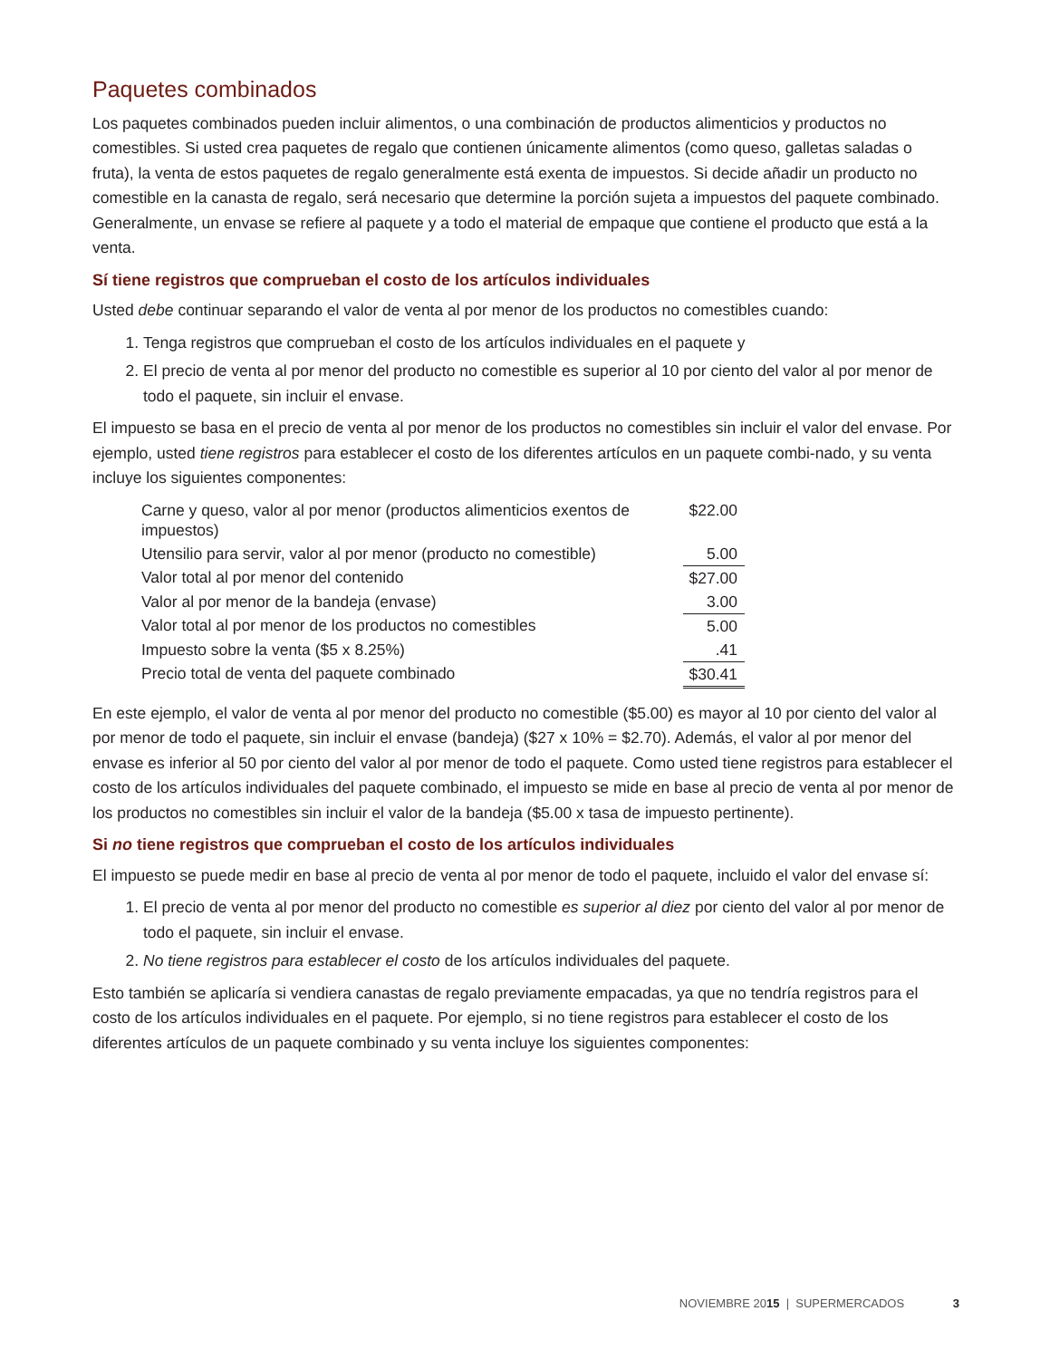Paquetes combinados
Los paquetes combinados pueden incluir alimentos, o una combinación de productos alimenticios y productos no comestibles. Si usted crea paquetes de regalo que contienen únicamente alimentos (como queso, galletas saladas o fruta), la venta de estos paquetes de regalo generalmente está exenta de impuestos. Si decide añadir un producto no comestible en la canasta de regalo, será necesario que determine la porción sujeta a impuestos del paquete combinado. Generalmente, un envase se refiere al paquete y a todo el material de empaque que contiene el producto que está a la venta.
Sí tiene registros que comprueban el costo de los artículos individuales
Usted debe continuar separando el valor de venta al por menor de los productos no comestibles cuando:
1. Tenga registros que comprueban el costo de los artículos individuales en el paquete y
2. El precio de venta al por menor del producto no comestible es superior al 10 por ciento del valor al por menor de todo el paquete, sin incluir el envase.
El impuesto se basa en el precio de venta al por menor de los productos no comestibles sin incluir el valor del envase. Por ejemplo, usted tiene registros para establecer el costo de los diferentes artículos en un paquete combi-nado, y su venta incluye los siguientes componentes:
| Carne y queso, valor al por menor (productos alimenticios exentos de impuestos) | $22.00 |
| Utensilio para servir, valor al por menor (producto no comestible) | 5.00 |
| Valor total al por menor del contenido | $27.00 |
| Valor al por menor de la bandeja (envase) | 3.00 |
| Valor total al por menor de los productos no comestibles | 5.00 |
| Impuesto sobre la venta ($5 x 8.25%) | .41 |
| Precio total de venta del paquete combinado | $30.41 |
En este ejemplo, el valor de venta al por menor del producto no comestible ($5.00) es mayor al 10 por ciento del valor al por menor de todo el paquete, sin incluir el envase (bandeja) ($27 x 10% = $2.70). Además, el valor al por menor del envase es inferior al 50 por ciento del valor al por menor de todo el paquete. Como usted tiene registros para establecer el costo de los artículos individuales del paquete combinado, el impuesto se mide en base al precio de venta al por menor de los productos no comestibles sin incluir el valor de la bandeja ($5.00 x tasa de impuesto pertinente).
Si no tiene registros que comprueban el costo de los artículos individuales
El impuesto se puede medir en base al precio de venta al por menor de todo el paquete, incluido el valor del envase sí:
1. El precio de venta al por menor del producto no comestible es superior al diez por ciento del valor al por menor de todo el paquete, sin incluir el envase.
2. No tiene registros para establecer el costo de los artículos individuales del paquete.
Esto también se aplicaría si vendiera canastas de regalo previamente empacadas, ya que no tendría registros para el costo de los artículos individuales en el paquete. Por ejemplo, si no tiene registros para establecer el costo de los diferentes artículos de un paquete combinado y su venta incluye los siguientes componentes:
NOVIEMBRE 20 15 | SUPERMERCADOS 3